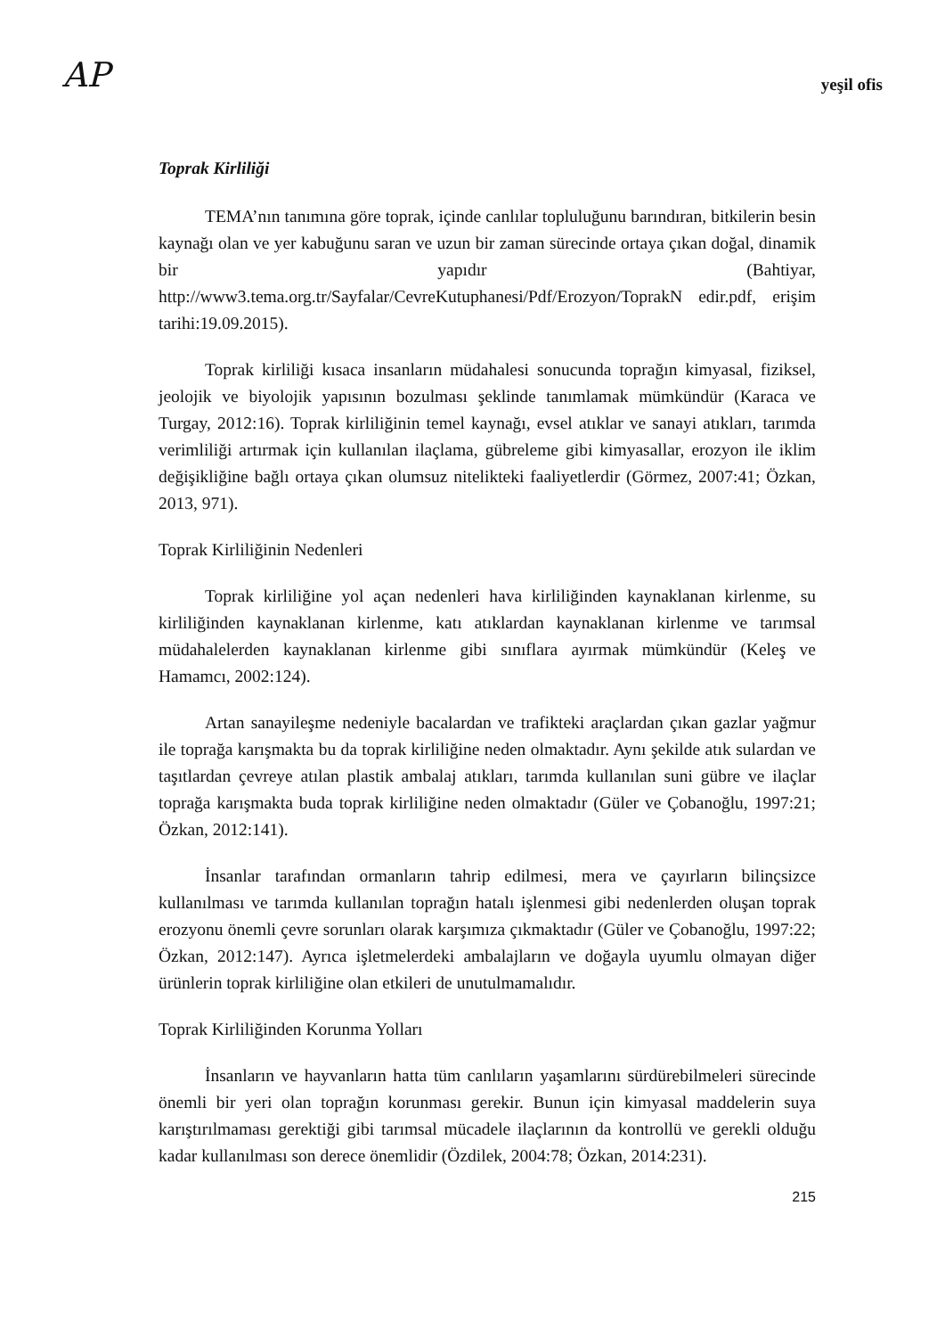AP
yeşil ofis
Toprak Kirliliği
TEMA’nın tanımına göre toprak, içinde canlılar topluluğunu barındıran, bitkilerin besin kaynağı olan ve yer kabuğunu saran ve uzun bir zaman sürecinde ortaya çıkan doğal, dinamik bir yapıdır (Bahtiyar, http://www3.tema.org.tr/Sayfalar/CevreKutuphanesi/Pdf/Erozyon/ToprakN edir.pdf, erişim tarihi:19.09.2015).
Toprak kirliliği kısaca insanların müdahalesi sonucunda toprağın kimyasal, fiziksel, jeolojik ve biyolojik yapısının bozulması şeklinde tanımlamak mümkündür (Karaca ve Turgay, 2012:16). Toprak kirliliğinin temel kaynağı, evsel atıklar ve sanayi atıkları, tarımda verimliliği artırmak için kullanılan ilaçlama, gübreleme gibi kimyasallar, erozyon ile iklim değişikliğine bağlı ortaya çıkan olumsuz nitelikteki faaliyetlerdir (Görmez, 2007:41; Özkan, 2013, 971).
Toprak Kirliliğinin Nedenleri
Toprak kirliliğine yol açan nedenleri hava kirliliğinden kaynaklanan kirlenme, su kirliliğinden kaynaklanan kirlenme, katı atıklardan kaynaklanan kirlenme ve tarımsal müdahalelerden kaynaklanan kirlenme gibi sınıflara ayırmak mümkündür (Keleş ve Hamamcı, 2002:124).
Artan sanayileşme nedeniyle bacalardan ve trafikteki araçlardan çıkan gazlar yağmur ile toprağa karışmakta bu da toprak kirliliğine neden olmaktadır. Aynı şekilde atık sulardan ve taşıtlardan çevreye atılan plastik ambalaj atıkları, tarımda kullanılan suni gübre ve ilaçlar toprağa karışmakta buda toprak kirliliğine neden olmaktadır (Güler ve Çobanoğlu, 1997:21; Özkan, 2012:141).
İnsanlar tarafından ormanların tahrip edilmesi, mera ve çayırların bilinçsizce kullanılması ve tarımda kullanılan toprağın hatalı işlenmesi gibi nedenlerden oluşan toprak erozyonu önemli çevre sorunları olarak karşımıza çıkmaktadır (Güler ve Çobanoğlu, 1997:22; Özkan, 2012:147). Ayrıca işletmelerdeki ambalajların ve doğayla uyumlu olmayan diğer ürünlerin toprak kirliliğine olan etkileri de unutulmamalıdır.
Toprak Kirliliğinden Korunma Yolları
İnsanların ve hayvanların hatta tüm canlıların yaşamlarını sürdürebilmeleri sürecinde önemli bir yeri olan toprağın korunması gerekir. Bunun için kimyasal maddelerin suya karıştırılmaması gerektiği gibi tarımsal mücadele ilaçlarının da kontrollü ve gerekli olduğu kadar kullanılması son derece önemlidir (Özdilek, 2004:78; Özkan, 2014:231).
215